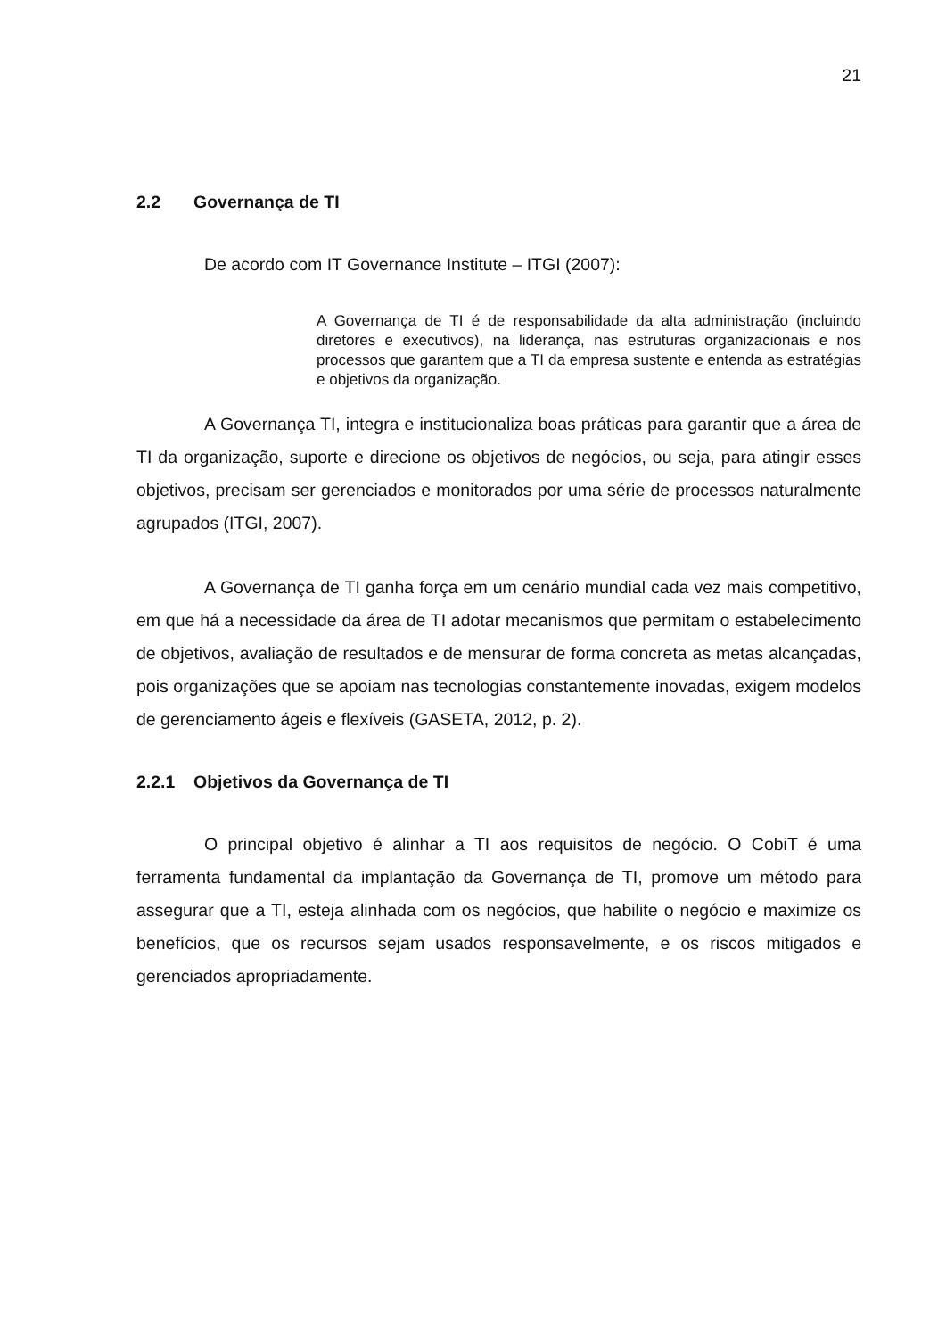21
2.2 Governança de TI
De acordo com IT Governance Institute – ITGI (2007):
A Governança de TI é de responsabilidade da alta administração (incluindo diretores e executivos), na liderança, nas estruturas organizacionais e nos processos que garantem que a TI da empresa sustente e entenda as estratégias e objetivos da organização.
A Governança TI, integra e institucionaliza boas práticas para garantir que a área de TI da organização, suporte e direcione os objetivos de negócios, ou seja, para atingir esses objetivos, precisam ser gerenciados e monitorados por uma série de processos naturalmente agrupados (ITGI, 2007).
A Governança de TI ganha força em um cenário mundial cada vez mais competitivo, em que há a necessidade da área de TI adotar mecanismos que permitam o estabelecimento de objetivos, avaliação de resultados e de mensurar de forma concreta as metas alcançadas, pois organizações que se apoiam nas tecnologias constantemente inovadas, exigem modelos de gerenciamento ágeis e flexíveis (GASETA, 2012, p. 2).
2.2.1 Objetivos da Governança de TI
O principal objetivo é alinhar a TI aos requisitos de negócio. O CobiT é uma ferramenta fundamental da implantação da Governança de TI, promove um método para assegurar que a TI, esteja alinhada com os negócios, que habilite o negócio e maximize os benefícios, que os recursos sejam usados responsavelmente, e os riscos mitigados e gerenciados apropriadamente.